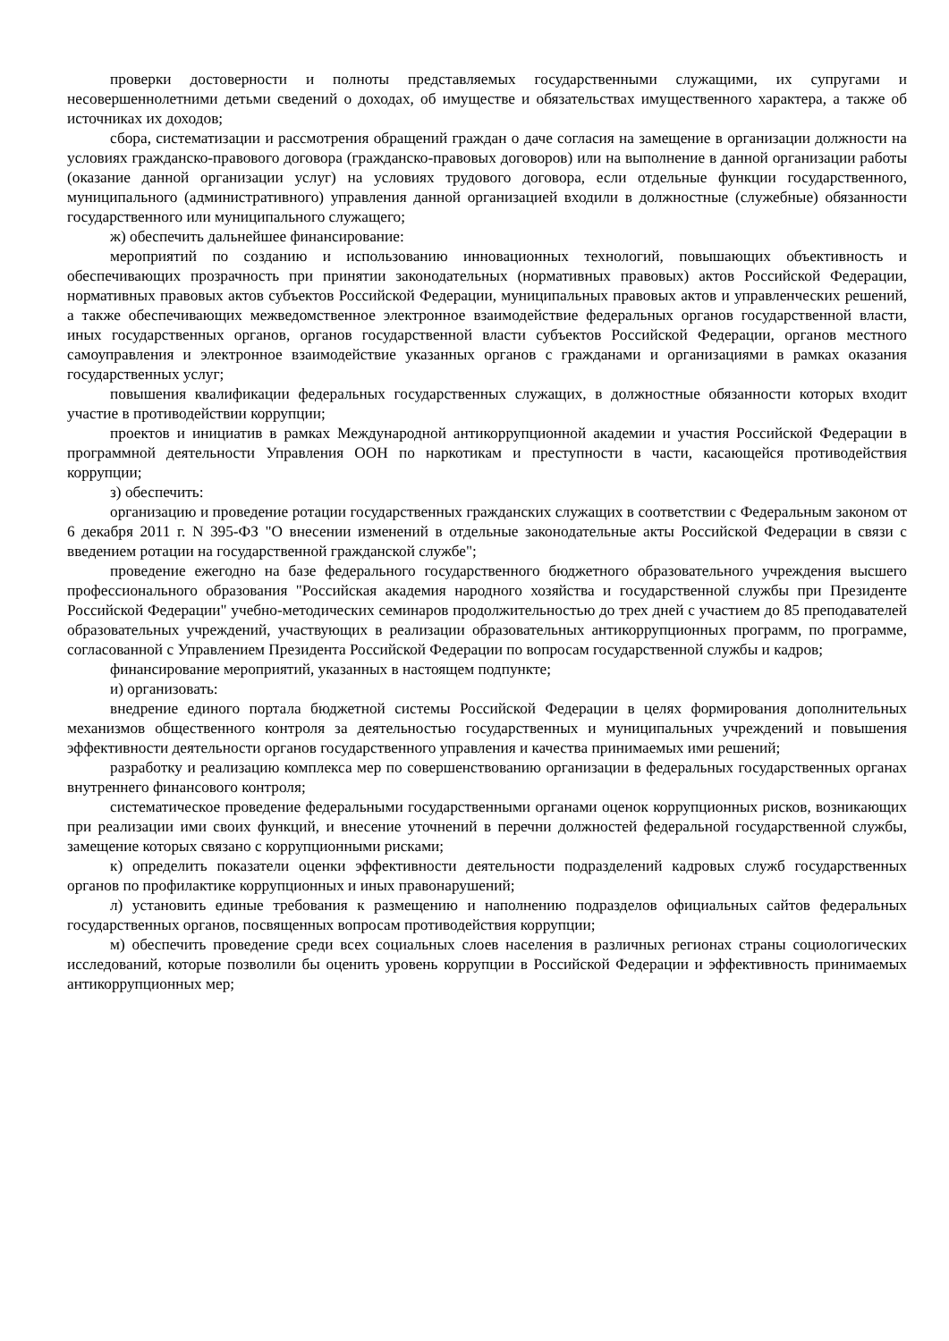проверки достоверности и полноты представляемых государственными служащими, их супругами и несовершеннолетними детьми сведений о доходах, об имуществе и обязательствах имущественного характера, а также об источниках их доходов;
сбора, систематизации и рассмотрения обращений граждан о даче согласия на замещение в организации должности на условиях гражданско-правового договора (гражданско-правовых договоров) или на выполнение в данной организации работы (оказание данной организации услуг) на условиях трудового договора, если отдельные функции государственного, муниципального (административного) управления данной организацией входили в должностные (служебные) обязанности государственного или муниципального служащего;
ж) обеспечить дальнейшее финансирование:
мероприятий по созданию и использованию инновационных технологий, повышающих объективность и обеспечивающих прозрачность при принятии законодательных (нормативных правовых) актов Российской Федерации, нормативных правовых актов субъектов Российской Федерации, муниципальных правовых актов и управленческих решений, а также обеспечивающих межведомственное электронное взаимодействие федеральных органов государственной власти, иных государственных органов, органов государственной власти субъектов Российской Федерации, органов местного самоуправления и электронное взаимодействие указанных органов с гражданами и организациями в рамках оказания государственных услуг;
повышения квалификации федеральных государственных служащих, в должностные обязанности которых входит участие в противодействии коррупции;
проектов и инициатив в рамках Международной антикоррупционной академии и участия Российской Федерации в программной деятельности Управления ООН по наркотикам и преступности в части, касающейся противодействия коррупции;
з) обеспечить:
организацию и проведение ротации государственных гражданских служащих в соответствии с Федеральным законом от 6 декабря 2011 г. N 395-ФЗ "О внесении изменений в отдельные законодательные акты Российской Федерации в связи с введением ротации на государственной гражданской службе";
проведение ежегодно на базе федерального государственного бюджетного образовательного учреждения высшего профессионального образования "Российская академия народного хозяйства и государственной службы при Президенте Российской Федерации" учебно-методических семинаров продолжительностью до трех дней с участием до 85 преподавателей образовательных учреждений, участвующих в реализации образовательных антикоррупционных программ, по программе, согласованной с Управлением Президента Российской Федерации по вопросам государственной службы и кадров;
финансирование мероприятий, указанных в настоящем подпункте;
и) организовать:
внедрение единого портала бюджетной системы Российской Федерации в целях формирования дополнительных механизмов общественного контроля за деятельностью государственных и муниципальных учреждений и повышения эффективности деятельности органов государственного управления и качества принимаемых ими решений;
разработку и реализацию комплекса мер по совершенствованию организации в федеральных государственных органах внутреннего финансового контроля;
систематическое проведение федеральными государственными органами оценок коррупционных рисков, возникающих при реализации ими своих функций, и внесение уточнений в перечни должностей федеральной государственной службы, замещение которых связано с коррупционными рисками;
к) определить показатели оценки эффективности деятельности подразделений кадровых служб государственных органов по профилактике коррупционных и иных правонарушений;
л) установить единые требования к размещению и наполнению подразделов официальных сайтов федеральных государственных органов, посвященных вопросам противодействия коррупции;
м) обеспечить проведение среди всех социальных слоев населения в различных регионах страны социологических исследований, которые позволили бы оценить уровень коррупции в Российской Федерации и эффективность принимаемых антикоррупционных мер;